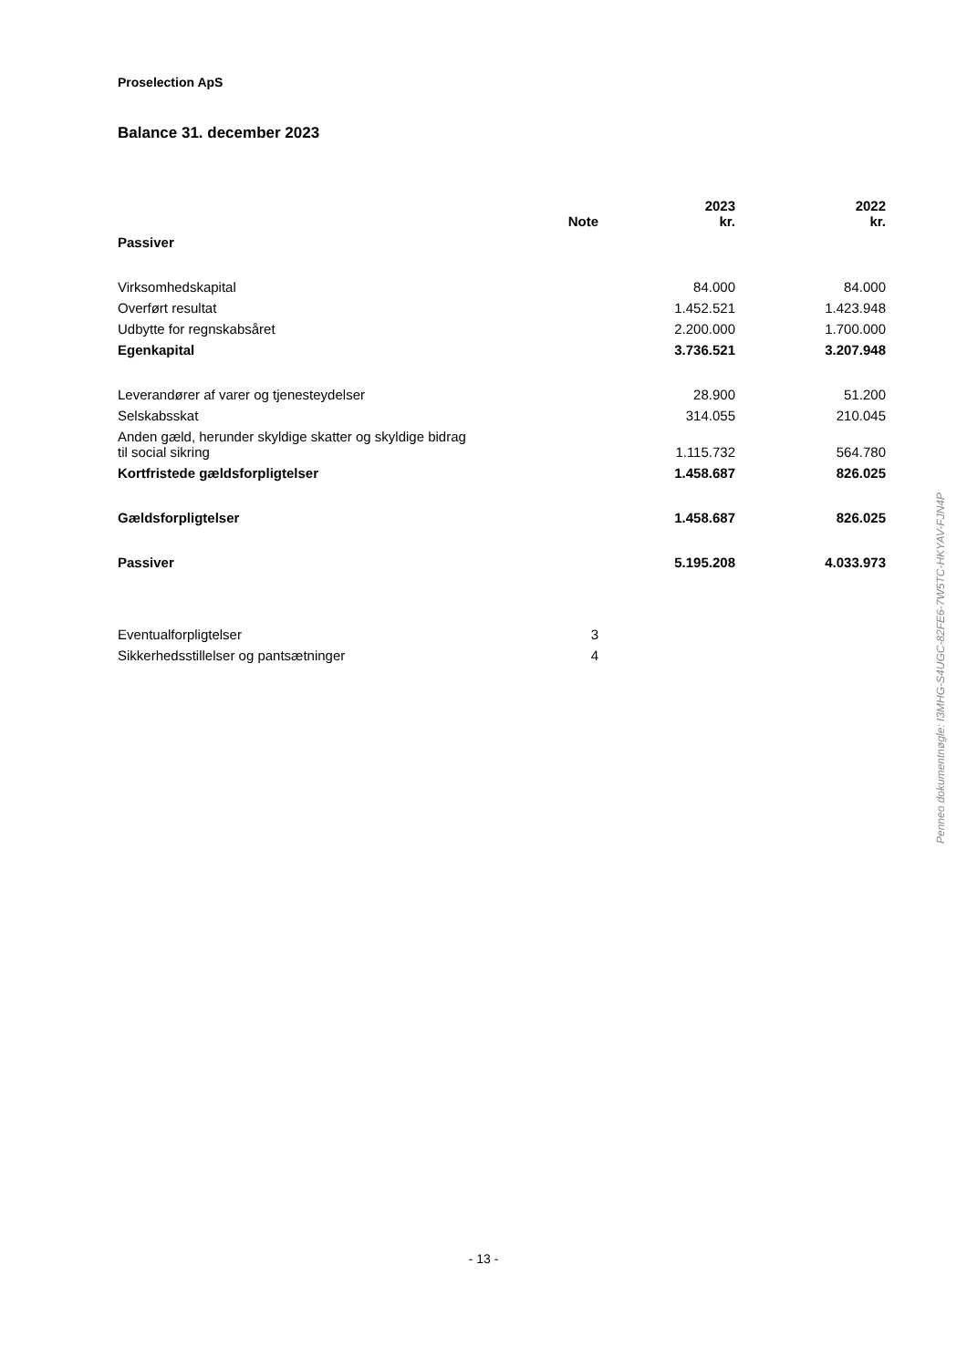Proselection ApS
Balance 31. december 2023
| | Note | 2023 kr. | 2022 kr. |
| --- | --- | --- | --- |
| Passiver | | | |
| Virksomhedskapital | | 84.000 | 84.000 |
| Overført resultat | | 1.452.521 | 1.423.948 |
| Udbytte for regnskabsåret | | 2.200.000 | 1.700.000 |
| Egenkapital | | 3.736.521 | 3.207.948 |
| Leverandører af varer og tjenesteydelser | | 28.900 | 51.200 |
| Selskabsskat | | 314.055 | 210.045 |
| Anden gæld, herunder skyldige skatter og skyldige bidrag til social sikring | | 1.115.732 | 564.780 |
| Kortfristede gældsforpligtelser | | 1.458.687 | 826.025 |
| Gældsforpligtelser | | 1.458.687 | 826.025 |
| Passiver | | 5.195.208 | 4.033.973 |
| Eventualforpligtelser | 3 | | |
| Sikkerhedsstillelser og pantsætninger | 4 | | |
Penneo dokumentnøgle: I3MHG-S4UGC-82FE6-7W5TC-HKYAV-FJN4P
- 13 -